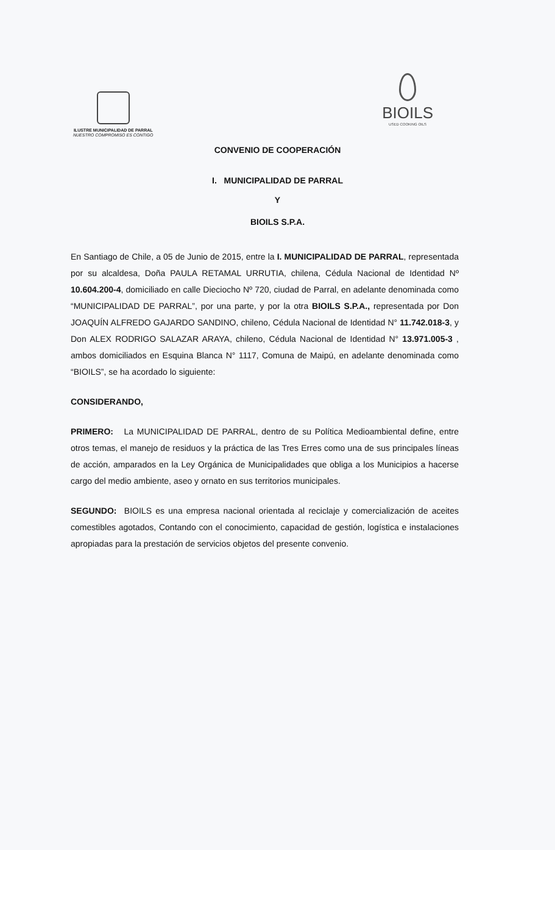ILUSTRE MUNICIPALIDAD DE PARRAL
NUESTRO COMPROMISO ES CONTIGO
BIOILS
USED COOKING OILS
CONVENIO DE COOPERACIÓN
I. MUNICIPALIDAD DE PARRAL
Y
BIOILS S.P.A.
En Santiago de Chile, a 05 de Junio de 2015, entre la I. MUNICIPALIDAD DE PARRAL, representada por su alcaldesa, Doña PAULA RETAMAL URRUTIA, chilena, Cédula Nacional de Identidad Nº 10.604.200-4, domiciliado en calle Dieciocho Nº 720, ciudad de Parral, en adelante denominada como “MUNICIPALIDAD DE PARRAL”, por una parte, y por la otra BIOILS S.P.A., representada por Don JOAQUÍN ALFREDO GAJARDO SANDINO, chileno, Cédula Nacional de Identidad N° 11.742.018-3, y Don ALEX RODRIGO SALAZAR ARAYA, chileno, Cédula Nacional de Identidad N° 13.971.005-3 , ambos domiciliados en Esquina Blanca N° 1117, Comuna de Maipú, en adelante denominada como “BIOILS”, se ha acordado lo siguiente:
CONSIDERANDO,
PRIMERO: La MUNICIPALIDAD DE PARRAL, dentro de su Política Medioambiental define, entre otros temas, el manejo de residuos y la práctica de las Tres Erres como una de sus principales líneas de acción, amparados en la Ley Orgánica de Municipalidades que obliga a los Municipios a hacerse cargo del medio ambiente, aseo y ornato en sus territorios municipales.
SEGUNDO: BIOILS es una empresa nacional orientada al reciclaje y comercialización de aceites comestibles agotados, Contando con el conocimiento, capacidad de gestión, logística e instalaciones apropiadas para la prestación de servicios objetos del presente convenio.